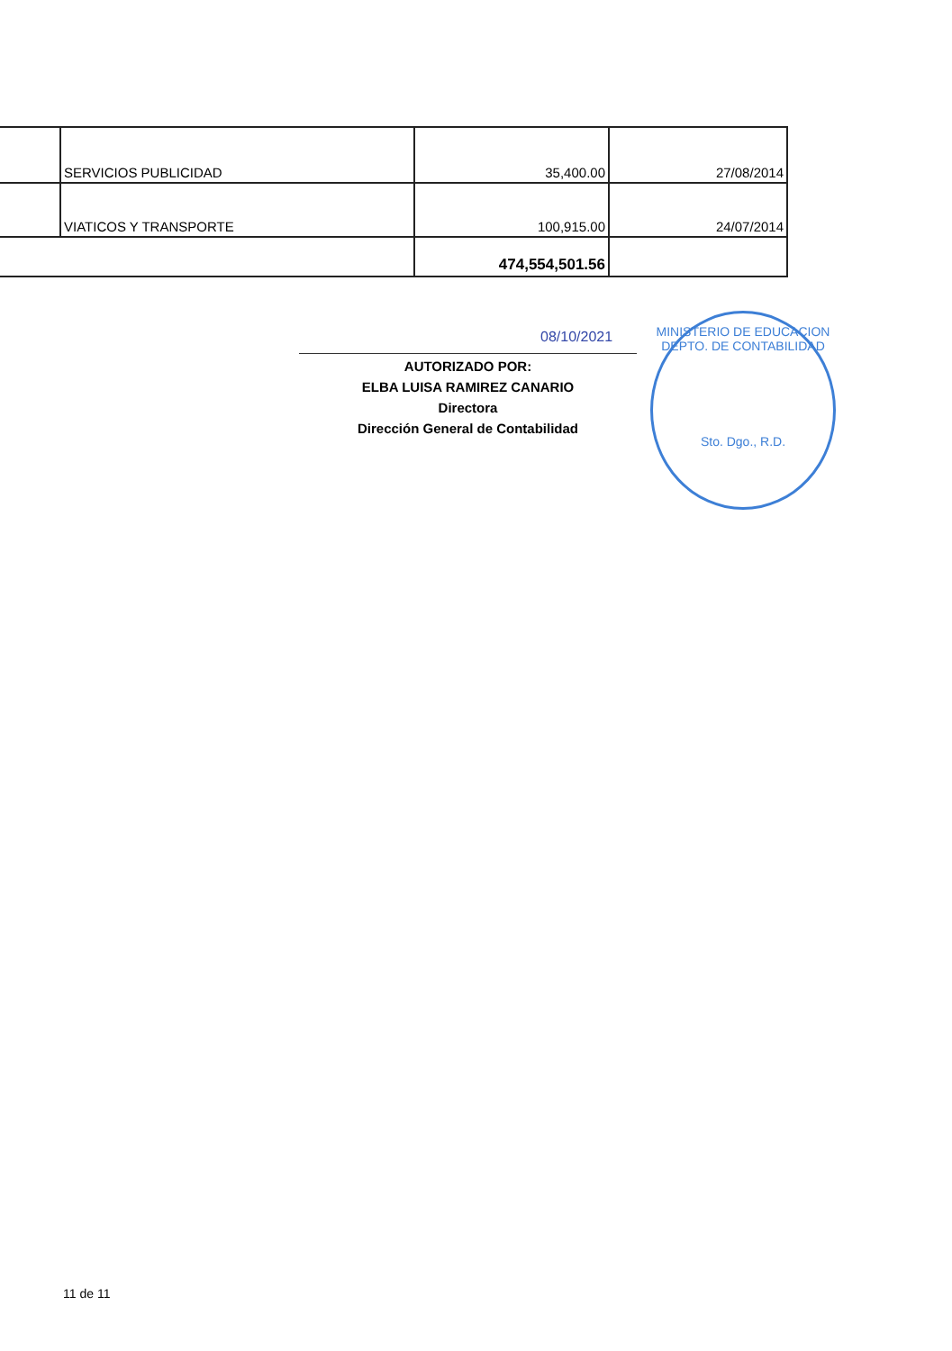| | SERVICIOS PUBLICIDAD | 35,400.00 | 27/08/2014 |
| | VIATICOS Y TRANSPORTE | 100,915.00 | 24/07/2014 |
| | | 474,554,501.56 | |
08/10/2021
AUTORIZADO POR:
ELBA LUISA RAMIREZ CANARIO
Directora
Dirección General de Contabilidad
MINISTERIO DE EDUCACION
DEPTO. DE CONTABILIDAD
Sto. Dgo., R.D.
11 de 11